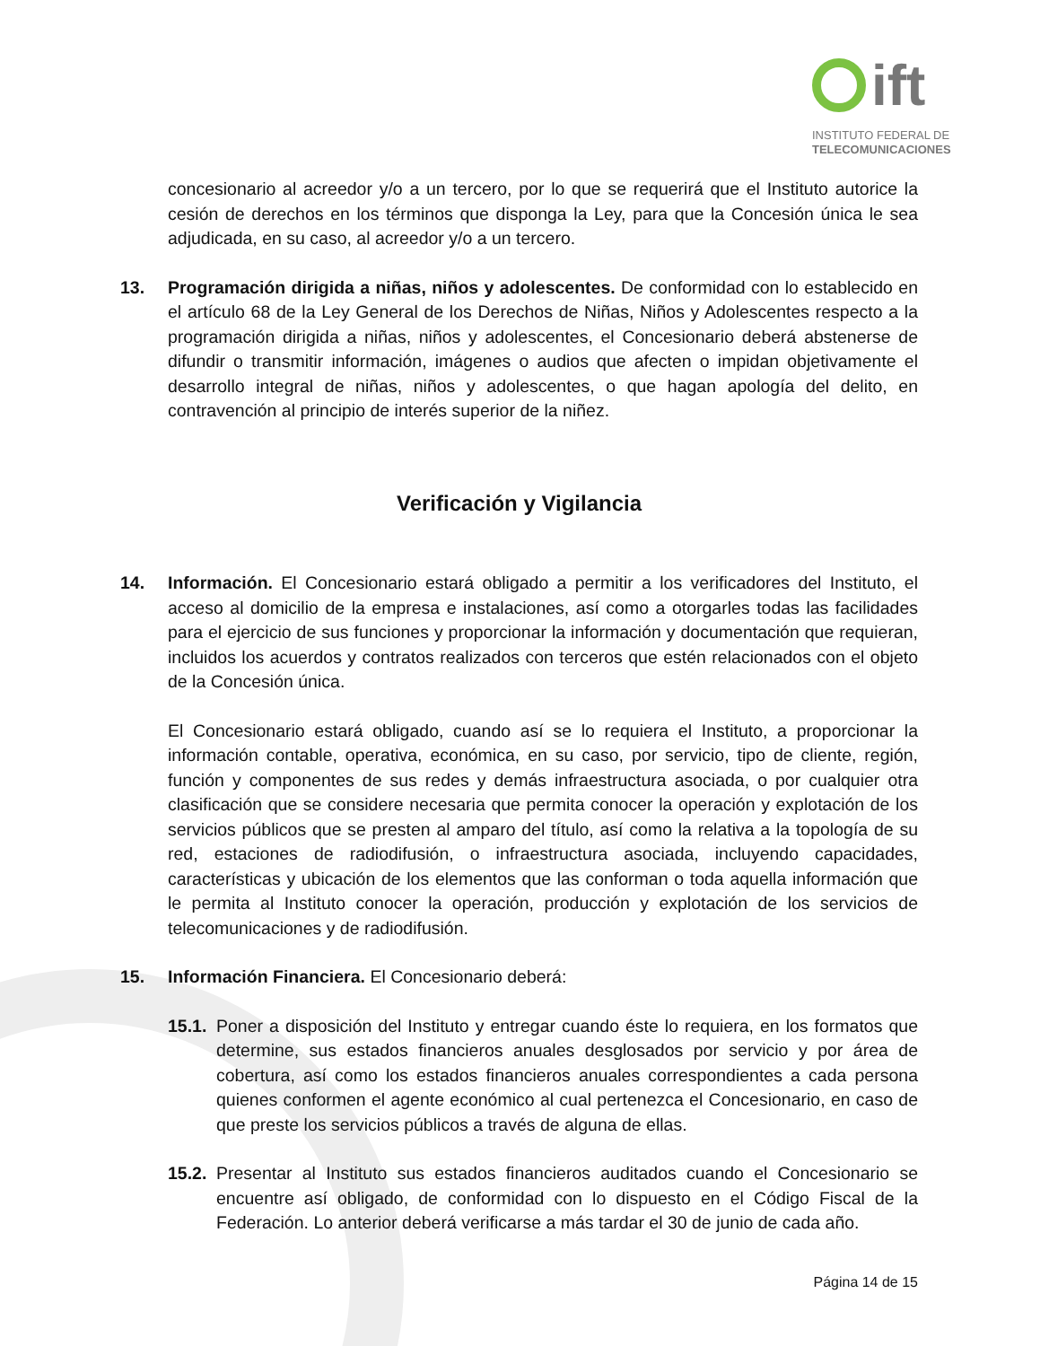ift
INSTITUTO FEDERAL DE
TELECOMUNICACIONES
concesionario al acreedor y/o a un tercero, por lo que se requerirá que el Instituto autorice la cesión de derechos en los términos que disponga la Ley, para que la Concesión única le sea adjudicada, en su caso, al acreedor y/o a un tercero.
13. Programación dirigida a niñas, niños y adolescentes. De conformidad con lo establecido en el artículo 68 de la Ley General de los Derechos de Niñas, Niños y Adolescentes respecto a la programación dirigida a niñas, niños y adolescentes, el Concesionario deberá abstenerse de difundir o transmitir información, imágenes o audios que afecten o impidan objetivamente el desarrollo integral de niñas, niños y adolescentes, o que hagan apología del delito, en contravención al principio de interés superior de la niñez.
Verificación y Vigilancia
14. Información. El Concesionario estará obligado a permitir a los verificadores del Instituto, el acceso al domicilio de la empresa e instalaciones, así como a otorgarles todas las facilidades para el ejercicio de sus funciones y proporcionar la información y documentación que requieran, incluidos los acuerdos y contratos realizados con terceros que estén relacionados con el objeto de la Concesión única.
El Concesionario estará obligado, cuando así se lo requiera el Instituto, a proporcionar la información contable, operativa, económica, en su caso, por servicio, tipo de cliente, región, función y componentes de sus redes y demás infraestructura asociada, o por cualquier otra clasificación que se considere necesaria que permita conocer la operación y explotación de los servicios públicos que se presten al amparo del título, así como la relativa a la topología de su red, estaciones de radiodifusión, o infraestructura asociada, incluyendo capacidades, características y ubicación de los elementos que las conforman o toda aquella información que le permita al Instituto conocer la operación, producción y explotación de los servicios de telecomunicaciones y de radiodifusión.
15. Información Financiera. El Concesionario deberá:
15.1.
Poner a disposición del Instituto y entregar cuando éste lo requiera, en los formatos que determine, sus estados financieros anuales desglosados por servicio y por área de cobertura, así como los estados financieros anuales correspondientes a cada persona quienes conformen el agente económico al cual pertenezca el Concesionario, en caso de que preste los servicios públicos a través de alguna de ellas.
15.2.
Presentar al Instituto sus estados financieros auditados cuando el Concesionario se encuentre así obligado, de conformidad con lo dispuesto en el Código Fiscal de la Federación. Lo anterior deberá verificarse a más tardar el 30 de junio de cada año.
Página 14 de 15